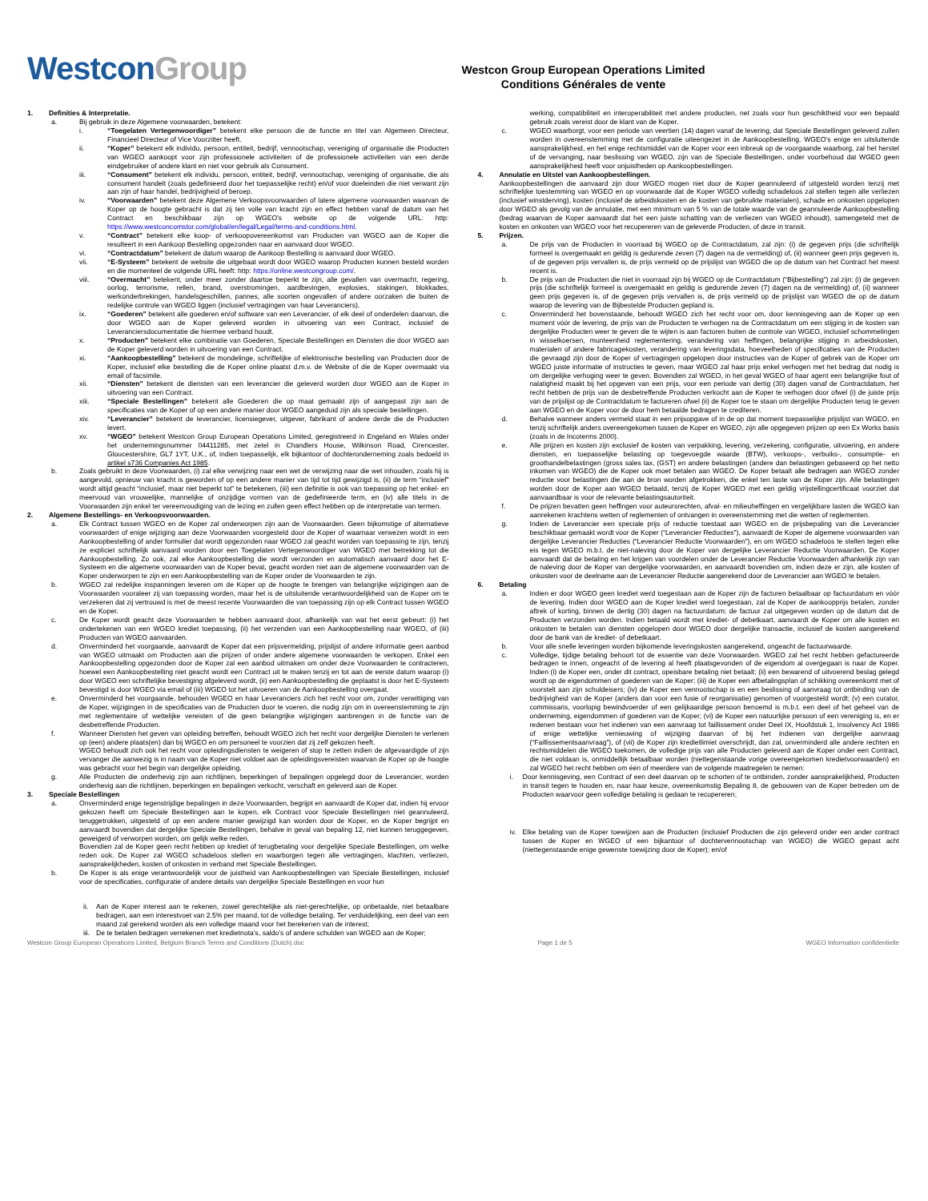WestconGroup
Westcon Group European Operations Limited
Conditions Générales de vente
1. Definities & Interpretatie.
a. Bij gebruik in deze Algemene voorwaarden, betekent:
i. “Toegelaten Vertegenwoordiger” betekent elke persoon die de functie en titel van Algemeen Directeur, Financieel Directeur of Vice Voorzitter heeft.
ii. “Koper” betekent elk individu, persoon, entiteit, bedrijf, vennootschap, vereniging of organisatie die Producten van WGEO aankoopt voor zijn professionele activiteiten of de professionele activiteiten van een derde eindgebruiker of andere klant en niet voor gebruik als Consument.
iii. “Consument” betekent elk individu, persoon, entiteit, bedrijf, vennootschap, vereniging of organisatie, die als consument handelt (zoals gedefinieerd door het toepasselijke recht) en/of voor doeleinden die niet verwant zijn aan zijn of haar handel, bedrijvigheid of beroep.
iv. “Voorwaarden” betekent deze Algemene Verkoopsvoorwaarden of latere algemene voorwaarden waarvan de Koper op de hoogte gebracht is dat zij ten volle van kracht zijn en effect hebben vanaf de datum van het Contract en beschikbaar zijn op WGEO’s website op de volgende URL: http: https://www.westconcomstor.com/global/en/legal/Legal/terms-and-conditions.html.
v. “Contract” betekent elke koop- of verkoopovereenkomst van Producten van WGEO aan de Koper die resulteert in een Aankoop Bestelling opgezonden naar en aanvaard door WGEO.
vi. “Contractdatum” betekent de datum waarop de Aankoop Bestelling is aanvaard door WGEO.
vii. “E-Systeem” betekent de website die uitgebaat wordt door WGEO waarop Producten kunnen besteld worden en die momenteel de volgende URL heeft: http: https://online.westcongroup.com/.
viii. “Overmacht” betekent, onder meer zonder daartoe beperkt te zijn, alle gevallen van overmacht, regering, oorlog, terrorisme, rellen, brand, overstromingen, aardbevingen, explosies, stakingen, blokkades, werkonderbrekingen, handelsgeschillen, pannes, alle soorten ongevallen of andere oorzaken die buiten de redelijke controle van WGEO liggen (inclusief vertragingen van haar Leveranciers).
ix. “Goederen” betekent alle goederen en/of software van een Leverancier, of elk deel of onderdelen daarvan, die door WGEO aan de Koper geleverd worden in uitvoering van een Contract, inclusief de Leveranciersdocumentatie die hiermee verband houdt.
x. “Producten” betekent elke combinatie van Goederen, Speciale Bestellingen en Diensten die door WGEO aan de Koper geleverd worden in uitvoering van een Contract.
xi. “Aankoopbestelling” betekent de mondelinge, schriftelijke of elektronische bestelling van Producten door de Koper, inclusief elke bestelling die de Koper online plaatst d.m.v. de Website of die de Koper overmaakt via email of facsimile.
xii. “Diensten” betekent de diensten van een leverancier die geleverd worden door WGEO aan de Koper in uitvoering van een Contract.
xiii. “Speciale Bestellingen” betekent alle Goederen die op maat gemaakt zijn of aangepast zijn aan de specificaties van de Koper of op een andere manier door WGEO aangeduid zijn als speciale bestellingen.
xiv. “Leverancier” betekent de leverancier, licensiegever, uitgever, fabrikant of andere derde die de Producten levert.
xv. “WGEO” betekent Westcon Group European Operations Limited, geregistreerd in Engeland en Wales onder het ondernemingsnummer 04411285, met zetel in Chandlers House, Wilkinson Road, Cirencester, Gloucestershire, GL7 1YT, U.K., of, indien toepasselijk, elk bijkantoor of dochteronderneming zoals bedoeld in artikel s736 Companies Act 1985.
b. Zoals gebruikt in deze Voorwaarden, (i) zal elke verwijzing naar een wet de verwijzing naar die wet inhouden, zoals hij is aangevuld, opnieuw van kracht is geworden of op een andere manier van tijd tot tijd gewijzigd is, (ii) de term “inclusief” wordt altijd geacht “inclusief, maar niet beperkt tot” te betekenen, (iii) een definitie is ook van toepassing op het enkel- en meervoud van vrouwelijke, mannelijke of onzijdige vormen van de gedefinieerde term, en (iv) alle titels in de Voorwaarden zijn enkel ter vereenvoudiging van de lezing en zullen geen effect hebben op de interpretatie van termen.
2. Algemene Bestellings- en Verkoopsvoorwaarden.
a. Elk Contract tussen WGEO en de Koper zal onderworpen zijn aan de Voorwaarden. Geen bijkomstige of alternatieve voorwaarden of enige wijziging aan deze Voorwaarden voorgesteld door de Koper of waarnaar verwezen wordt in een Aankoopbestelling of ander formulier dat wordt opgezonden naar WGEO zal geacht worden van toepassing te zijn, tenzij ze expliciet schriftelijk aanvaard worden door een Toegelaten Vertegenwoordiger van WGEO met betrekking tot die Aankoopbestelling. Zo ook, zal elke Aankoopbestelling die wordt verzonden en automatisch aanvaard door het E-Systeem en die algemene voorwaarden van de Koper bevat, geacht worden niet aan de algemene voorwaarden van de Koper onderworpen te zijn en een Aankoopbestelling van de Koper onder de Voorwaarden te zijn.
b. WGEO zal redelijke inspanningen leveren om de Koper op de hoogte te brengen van belangrijke wijzigingen aan de Voorwaarden vooraleer zij van toepassing worden, maar het is de uitsluitende verantwoordelijkheid van de Koper om te verzekeren dat zij vertrouwd is met de meest recente Voorwaarden die van toepassing zijn op elk Contract tussen WGEO en de Koper.
c. De Koper wordt geacht deze Voorwaarden te hebben aanvaard door, afhankelijk van wat het eerst gebeurt: (i) het ondertekenen van een WGEO krediet toepassing, (ii) het verzenden van een Aankoopbestelling naar WGEO, of (iii) Producten van WGEO aanvaarden.
d. Onverminderd het voorgaande, aanvaardt de Koper dat een prijsvermelding, prijslijst of andere informatie geen aanbod van WGEO uitmaakt om Producten aan die prijzen of onder andere algemene voorwaarden te verkopen. Enkel een Aankoopbestelling opgezonden door de Koper zal een aanbod uitmaken om onder deze Voorwaarden te contracteren, hoewel een Aankoopbestelling niet geacht wordt een Contract uit te maken tenzij en tot aan de eerste datum waarop (i) door WGEO een schriftelijke bevestiging afgeleverd wordt, (ii) een Aankoopbestelling die geplaatst is door het E-Systeem bevestigd is door WGEO via email of (iii) WGEO tot het uitvoeren van de Aankoopbestelling overgaat.
e. Onverminderd het voorgaande, behouden WGEO en haar Leveranciers zich het recht voor om, zonder verwittiging van de Koper, wijzigingen in de specificaties van de Producten door te voeren, die nodig zijn om in overeenstemming te zijn met reglementaire of wettelijke vereisten of die geen belangrijke wijzigingen aanbrengen in de functie van de desbetreffende Producten.
f. Wanneer Diensten het geven van opleiding betreffen, behoudt WGEO zich het recht voor dergelijke Diensten te verlenen op (een) andere plaats(en) dan bij WGEO en om personeel te voorzien dat zij zelf gekozen heeft.
WGEO behoudt zich ook het recht voor opleidingsdiensten te weigeren of stop te zetten indien de afgevaardigde of zijn vervanger die aanwezig is in naam van de Koper niet voldoet aan de opleidingsvereisten waarvan de Koper op de hoogte was gebracht voor het begin van dergelijke opleiding.
g. Alle Producten die onderhevig zijn aan richtlijnen, beperkingen of bepalingen opgelegd door de Leverancier, worden onderhevig aan die richtlijnen, beperkingen en bepalingen verkocht, verschaft en geleverd aan de Koper.
3. Speciale Bestellingen
a. Onverminderd enige tegenstrijdige bepalingen in deze Voorwaarden, begrijpt en aanvaardt de Koper dat, indien hij ervoor gekozen heeft om Speciale Bestellingen aan te kopen, elk Contract voor Speciale Bestellingen niet geannuleerd, teruggetrokken, uitgesteld of op een andere manier gewijzigd kan worden door de Koper, en de Koper begrijpt en aanvaardt bovendien dat dergelijke Speciale Bestellingen, behalve in geval van bepaling 12, niet kunnen teruggegeven, geweigerd of verworpen worden, om gelijk welke reden.
Bovendien zal de Koper geen recht hebben op krediet of terugbetaling voor dergelijke Speciale Bestellingen, om welke reden ook. De Koper zal WGEO schadeloos stellen en waarborgen tegen alle vertragingen, klachten, verliezen, aansprakelijkheden, kosten of onkosten in verband met Speciale Bestellingen.
b. De Koper is als enige verantwoordelijk voor de juistheid van Aankoopbestellingen van Speciale Bestellingen, inclusief voor de specificaties, configuratie of andere details van dergelijke Speciale Bestellingen en voor hun
ii. Aan de Koper interest aan te rekenen, zowel gerechtelijke als niet-gerechtelijke, op onbetaalde, niet betaalbare bedragen, aan een interestvoet van 2.5% per maand, tot de volledige betaling. Ter verduidelijking, een deel van een maand zal gerekend worden als een volledige maand voor het berekenen van de interest;
iii.
De te betalen bedragen verrekenen met kredietnota’s, saldo’s of andere schulden van WGEO aan de Koper;
werking, compatibiliteit en interoperabiliteit met andere producten, net zoals voor hun geschiktheid voor een bepaald gebruik zoals vereist door de klant van de Koper.
c. WGEO waarborgt, voor een periode van veertien (14) dagen vanaf de levering, dat Speciale Bestellingen geleverd zullen worden in overeenstemming met de configuratie uiteengezet in de Aankoopbestelling. WGEO’s enige en uitsluitende aansprakelijkheid, en het enige rechtsmiddel van de Koper voor een inbreuk op de voorgaande waarborg, zal het herstel of de vervanging, naar beslissing van WGEO, zijn van de Speciale Bestellingen, onder voorbehoud dat WGEO geen aansprakelijkheid heeft voor onjuistheden op Aankoopbestellingen.
4. Annulatie en Uitstel van Aankoopbestellingen.
Aankoopbestellingen die aanvaard zijn door WGEO mogen niet door de Koper geannuleerd of uitgesteld worden tenzij met schriftelijke toestemming van WGEO en op voorwaarde dat de Koper WGEO volledig schadeloos zal stellen tegen alle verliezen (inclusief winstderving), kosten (inclusief de arbeidskosten en de kosten van gebruikte materialen), schade en onkosten opgelopen door WGEO als gevolg van de annulatie, met een minimum van 5 % van de totale waarde van de geannuleerde Aankoopbestelling (bedrag waarvan de Koper aanvaardt dat het een juiste schatting van de verliezen van WGEO inhoudt), samengeteld met de kosten en onkosten van WGEO voor het recupereren van de geleverde Producten, of deze in transit.
5. Prijzen.
a. De prijs van de Producten in voorraad bij WGEO op de Contractdatum, zal zijn: (i) de gegeven prijs (die schriftelijk formeel is overgemaakt en geldig is gedurende zeven (7) dagen na de vermelding) of, (ii) wanneer geen prijs gegeven is, of de gegeven prijs vervallen is, de prijs vermeld op de prijslijst van WGEO die op de datum van het Contract het meest recent is.
b. De prijs van de Producten die niet in voorraad zijn bij WGEO op de Contractdatum (“Bijbestelling”) zal zijn: (i) de gegeven prijs (die schriftelijk formeel is overgemaakt en geldig is gedurende zeven (7) dagen na de vermelding) of, (ii) wanneer geen prijs gegeven is, of de gegeven prijs vervallen is, de prijs vermeld op de prijslijst van WGEO die op de datum waarop de levering van de Bijbestelde Producten gepland is.
c. Onverminderd het bovenstaande, behoudt WGEO zich het recht voor om, door kennisgeving aan de Koper op een moment vóór de levering, de prijs van de Producten te verhogen na de Contractdatum om een stijging in de kosten van dergelijke Producten weer te geven die te wijten is aan factoren buiten de controle van WGEO, inclusief schommelingen in wisselkoersen, munteenheid reglementering, verandering van heffingen, belangrijke stijging in arbeidskosten, materialen of andere fabricagekosten, verandering van leveringsdata, hoeveelheden of specificaties van de Producten die gevraagd zijn door de Koper of vertragingen opgelopen door instructies van de Koper of gebrek van de Koper om WGEO juiste informatie of instructies te geven, maar WGEO zal haar prijs enkel verhogen met het bedrag dat nodig is om dergelijke verhoging weer te geven. Bovendien zal WGEO, in het geval WGEO of haar agent een belangrijke fout of nalatigheid maakt bij het opgeven van een prijs, voor een periode van dertig (30) dagen vanaf de Contractdatum, het recht hebben de prijs van de desbetreffende Producten verkocht aan de Koper te verhogen door ofwel (i) de juiste prijs van de prijslijst op de Contractdatum te factureren ofwel (ii) de Koper toe te staan om dergelijke Producten terug te geven aan WGEO en de Koper voor de door hem betaalde bedragen te crediteren.
d. Behalve wanneer anders vermeld staat in een prijsopgave of in de op dat moment toepasselijke prijslijst van WGEO, en tenzij schriftelijk anders overeengekomen tussen de Koper en WGEO, zijn alle opgegeven prijzen op een Ex Works basis (zoals in de Incoterms 2000).
e. Alle prijzen en kosten zijn exclusief de kosten van verpakking, levering, verzekering, configuratie, uitvoering, en andere diensten, en toepasselijke belasting op toegevoegde waarde (BTW), verkoops-, verbuiks-, consumptie- en groothandelbelastingen (gross sales tax, (GST) en andere belastingen (andere dan belastingen gebaseerd op het netto inkomen van WGEO) die de Koper ook moet betalen aan WGEO. De Koper betaalt alle bedragen aan WGEO zonder reductie voor belastingen die aan de bron worden afgetrokken, die enkel ten laste van de Koper zijn. Alle belastingen worden door de Koper aan WGEO betaald, tenzij de Koper WGEO met een geldig vrijstellingcertificaat voorziet dat aanvaardbaar is voor de relevante belastingsautoriteit.
f. De prijzen bevatten geen heffingen voor auteursrechten, afval- en milieuheffingen en vergelijkbare lasten die WGEO kan aanrekenen krachtens wetten of reglementen of ontvangen in overeenstemming met die wetten of reglementen.
g. Indien de Leverancier een speciale prijs of reductie toestaat aan WGEO en de prijsbepaling van die Leverancier beschikbaar gemaakt wordt voor de Koper (“Leverancier Reducties”), aanvaardt de Koper de algemene voorwaarden van dergelijke Leverancier Reducties (“Leverancier Reductie Voorwaarden”), en om WGEO schadeloos te stellen tegen elke eis tegen WGEO m.b.t. de niet-naleving door de Koper van dergelijke Leverancier Reductie Voorwaarden. De Koper aanvaardt dat de betaling en het krijgen van voordelen onder de Leverancier Reductie Voorwaarden afhankelijk zijn van de naleving door de Koper van dergelijke voorwaarden, en aanvaardt bovendien om, indien deze er zijn, alle kosten of onkosten voor de deelname aan de Leverancier Reductie aangerekend door de Leverancier aan WGEO te betalen.
6. Betaling
a. Indien er door WGEO geen krediet werd toegestaan aan de Koper zijn de facturen betaalbaar op factuurdatum en vóór de levering. Indien door WGEO aan de Koper krediet werd toegestaan, zal de Koper de aankoopprijs betalen, zonder aftrek of korting, binnen de dertig (30) dagen na factuurdatum; de factuur zal uitgegeven worden op de datum dat de Producten verzonden worden. Indien betaald wordt met krediet- of debetkaart, aanvaardt de Koper om alle kosten en onkosten te betalen van diensten opgelopen door WGEO door dergelijke transactie, inclusief de kosten aangerekend door de bank van de krediet- of debetkaart.
b. Voor alle snelle leveringen worden bijkomende leveringskosten aangerekend, ongeacht de factuurwaarde.
c. Volledige, tijdige betaling behoort tot de essentie van deze Voorwaarden. WGEO zal het recht hebben gefactureerde bedragen te innen, ongeacht of de levering al heeft plaatsgevonden of de eigendom al overgegaan is naar de Koper. Indien (i) de Koper een, onder dit contract, opeisbare betaling niet betaalt; (ii) een bewarend of uitvoerend beslag gelegd wordt op de eigendommen of goederen van de Koper; (iii) de Koper een afbetalingsplan of schikking overeenkomt met of voorstelt aan zijn schuldeisers; (iv) de Koper een vennootschap is en een beslissing of aanvraag tot ontbinding van de bedrijvigheid van de Koper (anders dan voor een fusie of reorganisatie) genomen of voorgesteld wordt; (v) een curator, commissaris, voorlopig bewindvoerder of een gelijkaardige persoon benoemd is m.b.t. een deel of het geheel van de onderneming, eigendommen of goederen van de Koper; (vi) de Koper een natuurlijke persoon of een vereniging is, en er redenen bestaan voor het indienen van een aanvraag tot faillissement onder Deel IX, Hoofdstuk 1, Insolvency Act 1986 of enige wettelijke vernieuwing of wijziging daarvan of bij het indienen van dergelijke aanvraag (“Faillissementsaanvraag”), of (vii) de Koper zijn kredietlimiet overschrijdt, dan zal, onverminderd alle andere rechten en rechtsmiddelen die WGEO toekomen, de volledige prijs van alle Producten geleverd aan de Koper onder een Contract, die niet voldaan is, onmiddellijk betaalbaar worden (niettegenstaande vorige overeengekomen kredietvoorwaarden) en zal WGEO het recht hebben om één of meerdere van de volgende maatregelen te nemen:
i. Door kennisgeving, een Contract of een deel daarvan op te schorten of te ontbinden, zonder aansprakelijkheid, Producten in transit tegen te houden en, naar haar keuze, overeenkomstig Bepaling 8, de gebouwen van de Koper betreden om de Producten waarvoor geen volledige betaling is gedaan te recupereren;
iv. Elke betaling van de Koper toewijzen aan de Producten (inclusief Producten die zijn geleverd onder een ander contract tussen de Koper en WGEO of een bijkantoor of dochtervennootschap van WGEO) die WGEO gepast acht (niettegenstaande enige gewenste toewijzing door de Koper); en/of
Westcon Group European Operations Limited, Belgium Branch Terms and Conditions (Dutch).doc Page 1 de 5 WGEO Information confidentielle